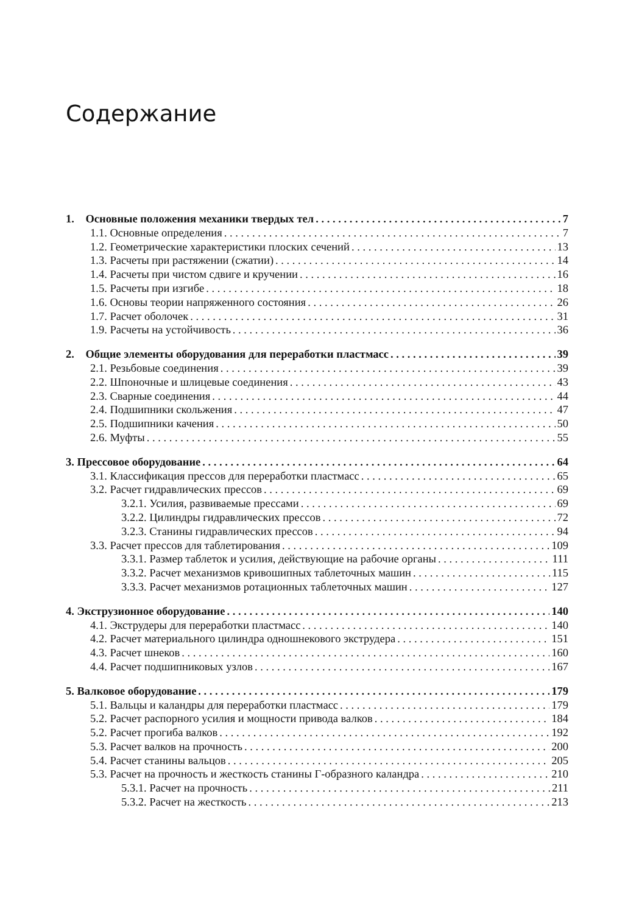Содержание
1. Основные положения механики твердых тел 7
1.1. Основные определения 7
1.2. Геометрические характеристики плоских сечений 13
1.3. Расчеты при растяжении (сжатии) 14
1.4. Расчеты при чистом сдвиге и кручении 16
1.5. Расчеты при изгибе 18
1.6. Основы теории напряженного состояния 26
1.7. Расчет оболочек 31
1.9. Расчеты на устойчивость 36
2. Общие элементы оборудования для переработки пластмасс 39
2.1. Резьбовые соединения 39
2.2. Шпоночные и шлицевые соединения 43
2.3. Сварные соединения 44
2.4. Подшипники скольжения 47
2.5. Подшипники качения 50
2.6. Муфты 55
3. Прессовое оборудование 64
3.1. Классификация прессов для переработки пластмасс 65
3.2. Расчет гидравлических прессов 69
3.2.1. Усилия, развиваемые прессами 69
3.2.2. Цилиндры гидравлических прессов 72
3.2.3. Станины гидравлических прессов 94
3.3. Расчет прессов для таблетирования 109
3.3.1. Размер таблеток и усилия, действующие на рабочие органы 111
3.3.2. Расчет механизмов кривошипных таблеточных машин 115
3.3.3. Расчет механизмов ротационных таблеточных машин 127
4. Экструзионное оборудование 140
4.1. Экструдеры для переработки пластмасс 140
4.2. Расчет материального цилиндра одношнекового экструдера 151
4.3. Расчет шнеков 160
4.4. Расчет подшипниковых узлов 167
5. Валковое оборудование 179
5.1. Вальцы и каландры для переработки пластмасс 179
5.2. Расчет распорного усилия и мощности привода валков 184
5.2. Расчет прогиба валков 192
5.3. Расчет валков на прочность 200
5.4. Расчет станины вальцов 205
5.3. Расчет на прочность и жесткость станины Г-образного каландра 210
5.3.1. Расчет на прочность 211
5.3.2. Расчет на жесткость 213